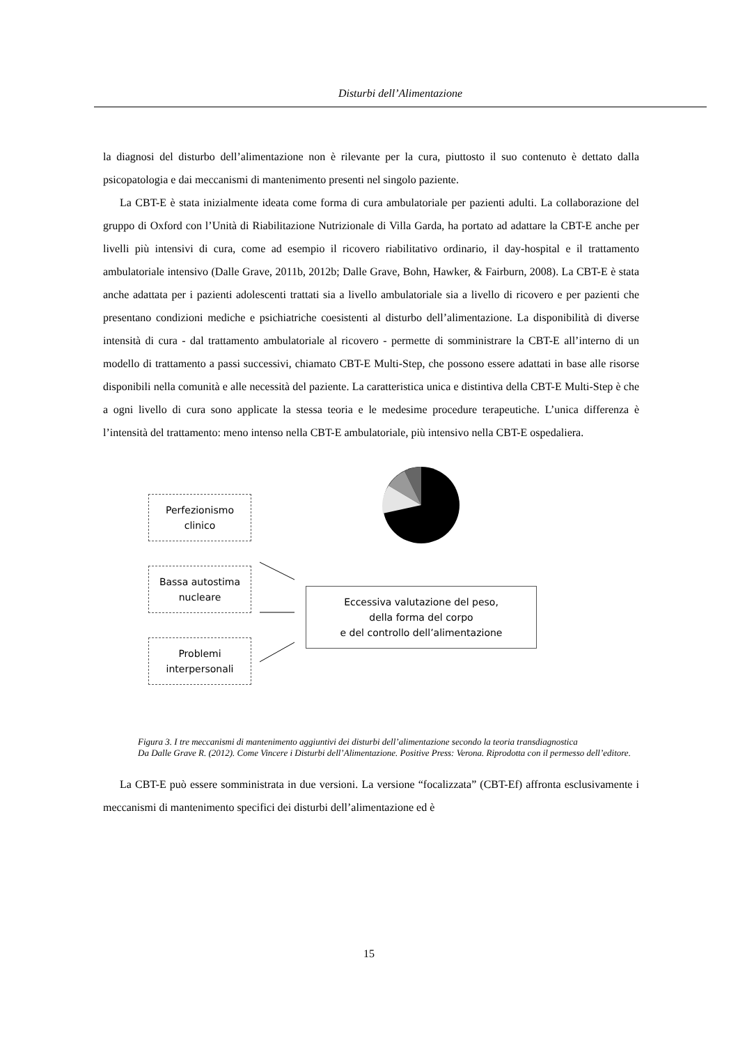Disturbi dell’Alimentazione
la diagnosi del disturbo dell’alimentazione non è rilevante per la cura, piuttosto il suo contenuto è dettato dalla psicopatologia e dai meccanismi di mantenimento presenti nel singolo paziente.
La CBT-E è stata inizialmente ideata come forma di cura ambulatoriale per pazienti adulti. La collaborazione del gruppo di Oxford con l’Unità di Riabilitazione Nutrizionale di Villa Garda, ha portato ad adattare la CBT-E anche per livelli più intensivi di cura, come ad esempio il ricovero riabilitativo ordinario, il day-hospital e il trattamento ambulatoriale intensivo (Dalle Grave, 2011b, 2012b; Dalle Grave, Bohn, Hawker, & Fairburn, 2008). La CBT-E è stata anche adattata per i pazienti adolescenti trattati sia a livello ambulatoriale sia a livello di ricovero e per pazienti che presentano condizioni mediche e psichiatriche coesistenti al disturbo dell’alimentazione. La disponibilità di diverse intensità di cura - dal trattamento ambulatoriale al ricovero - permette di somministrare la CBT-E all’interno di un modello di trattamento a passi successivi, chiamato CBT-E Multi-Step, che possono essere adattati in base alle risorse disponibili nella comunità e alle necessità del paziente. La caratteristica unica e distintiva della CBT-E Multi-Step è che a ogni livello di cura sono applicate la stessa teoria e le medesime procedure terapeutiche. L’unica differenza è l’intensità del trattamento: meno intenso nella CBT-E ambulatoriale, più intensivo nella CBT-E ospedaliera.
Perfezionismo
clinico
Bassa autostima
nucleare
Problemi
interpersonali
Eccessiva valutazione del peso,
della forma del corpo
e del controllo dell’alimentazione
Figura 3. I tre meccanismi di mantenimento aggiuntivi dei disturbi dell’alimentazione secondo la teoria transdiagnostica
Da Dalle Grave R. (2012). Come Vincere i Disturbi dell’Alimentazione. Positive Press: Verona. Riprodotta con il permesso dell’editore.
La CBT-E può essere somministrata in due versioni. La versione “focalizzata” (CBT-Ef) affronta esclusivamente i meccanismi di mantenimento specifici dei disturbi dell’alimentazione ed è
15